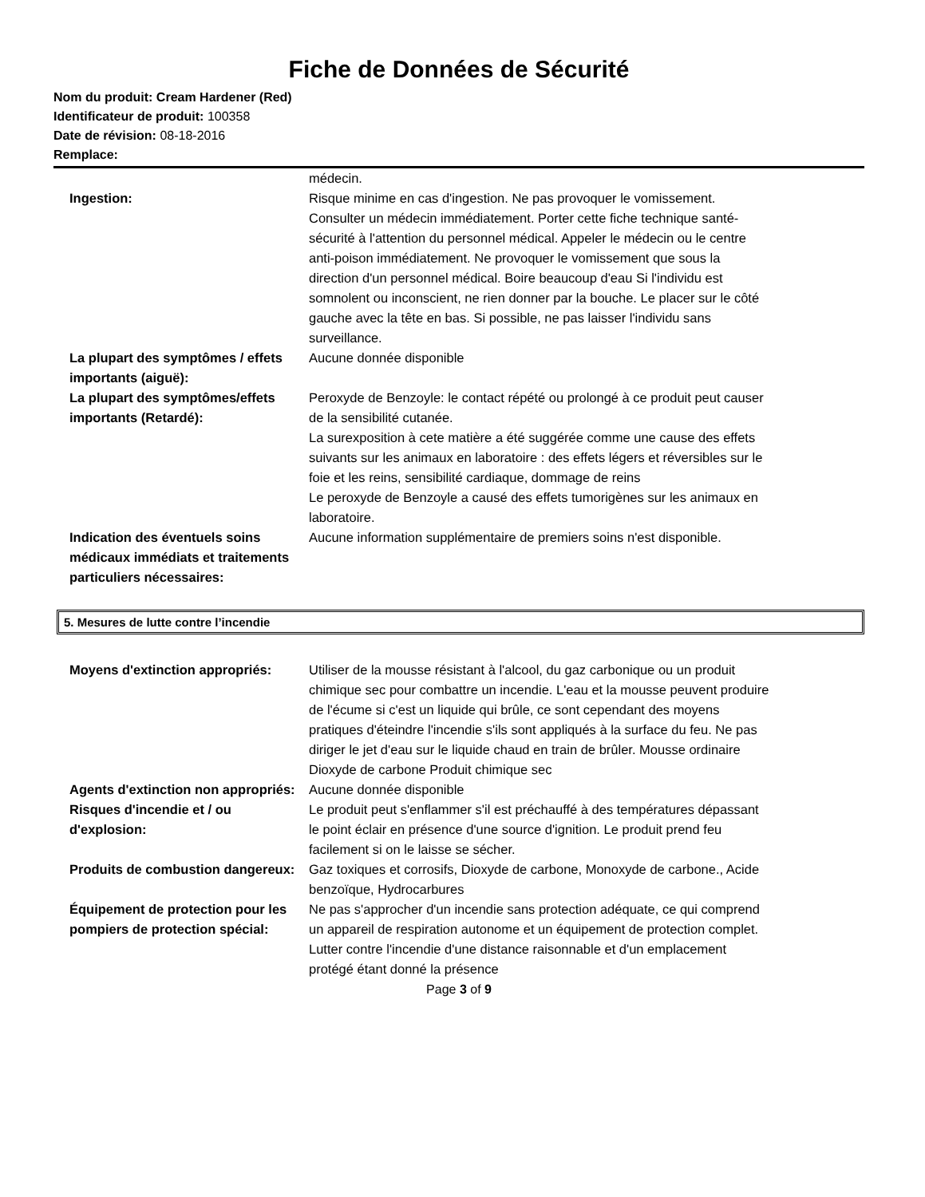Fiche de Données de Sécurité
Nom du produit: Cream Hardener (Red)
Identificateur de produit: 100358
Date de révision: 08-18-2016
Remplace:
médecin.
Ingestion: Risque minime en cas d'ingestion. Ne pas provoquer le vomissement. Consulter un médecin immédiatement. Porter cette fiche technique santé-sécurité à l'attention du personnel médical. Appeler le médecin ou le centre anti-poison immédiatement. Ne provoquer le vomissement que sous la direction d'un personnel médical. Boire beaucoup d'eau Si l'individu est somnolent ou inconscient, ne rien donner par la bouche. Le placer sur le côté gauche avec la tête en bas. Si possible, ne pas laisser l'individu sans surveillance.
La plupart des symptômes / effets importants (aiguë):
Aucune donnée disponible
La plupart des symptômes/effets importants (Retardé):
Peroxyde de Benzoyle: le contact répété ou prolongé à ce produit peut causer de la sensibilité cutanée.
La surexposition à cete matière a été suggérée comme une cause des effets suivants sur les animaux en laboratoire : des effets légers et réversibles sur le foie et les reins, sensibilité cardiaque, dommage de reins
Le peroxyde de Benzoyle a causé des effets tumorigènes sur les animaux en laboratoire.
Indication des éventuels soins médicaux immédiats et traitements particuliers nécessaires:
Aucune information supplémentaire de premiers soins n'est disponible.
5. Mesures de lutte contre l’incendie
Moyens d'extinction appropriés:
Utiliser de la mousse résistant à l'alcool, du gaz carbonique ou un produit chimique sec pour combattre un incendie. L'eau et la mousse peuvent produire de l'écume si c'est un liquide qui brûle, ce sont cependant des moyens pratiques d'éteindre l'incendie s'ils sont appliqués à la surface du feu. Ne pas diriger le jet d'eau sur le liquide chaud en train de brûler. Mousse ordinaire Dioxyde de carbone Produit chimique sec
Agents d'extinction non appropriés:
Aucune donnée disponible
Risques d'incendie et / ou d'explosion:
Le produit peut s'enflammer s'il est préchauffé à des températures dépassant le point éclair en présence d'une source d'ignition. Le produit prend feu facilement si on le laisse se sécher.
Produits de combustion dangereux:
Gaz toxiques et corrosifs, Dioxyde de carbone, Monoxyde de carbone., Acide benzoïque, Hydrocarbures
Équipement de protection pour les pompiers de protection spécial:
Ne pas s'approcher d'un incendie sans protection adéquate, ce qui comprend un appareil de respiration autonome et un équipement de protection complet. Lutter contre l'incendie d'une distance raisonnable et d'un emplacement protégé étant donné la présence
Page 3 of 9